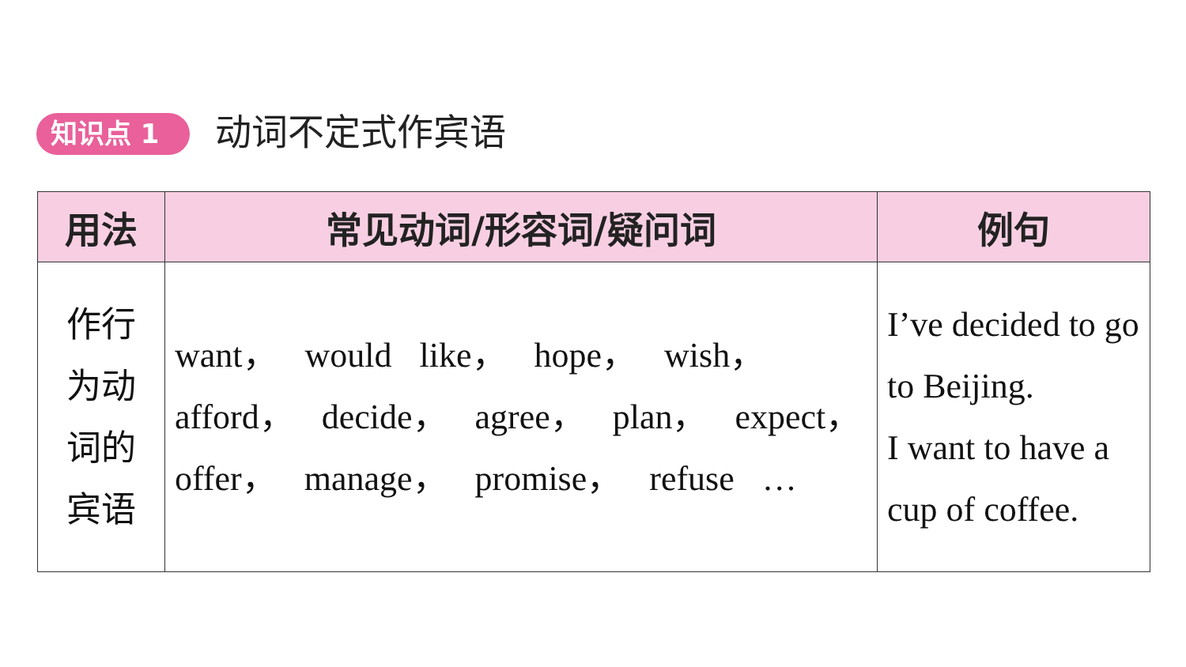知识点 1 动词不定式作宾语
| 用法 | 常见动词/形容词/疑问词 | 例句 |
| --- | --- | --- |
| 作行 为动 词的 宾语 | want， would like， hope， wish， afford， decide， agree， plan， expect， offer， manage， promise， refuse … | I’ve decided to go to Beijing. I want to have a cup of coffee. |